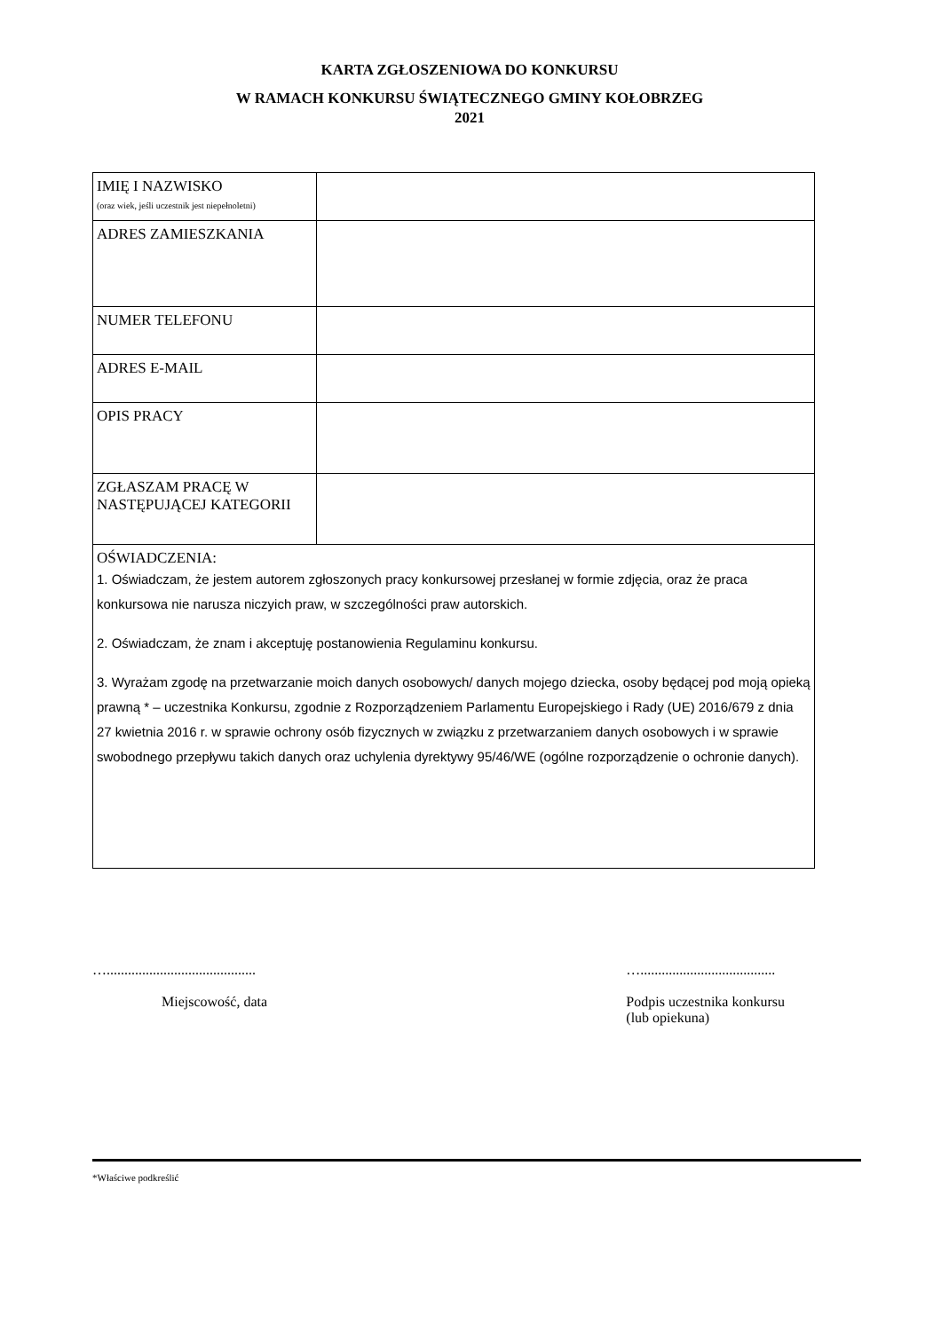KARTA ZGŁOSZENIOWA DO KONKURSU
W RAMACH KONKURSU ŚWIĄTECZNEGO GMINY KOŁOBRZEG
2021
| IMIĘ I NAZWISKO (oraz wiek, jeśli uczestnik jest niepełnoletni) | |
| ADRES ZAMIESZKANIA | |
| NUMER TELEFONU | |
| ADRES E-MAIL | |
| OPIS PRACY | |
| ZGŁASZAM PRACĘ W NASTĘPUJĄCEJ KATEGORII | |
| OŚWIADCZENIA: 1. Oświadczam, że jestem autorem zgłoszonych pracy konkursowej przesłanej w formie zdjęcia, oraz że praca konkursowa nie narusza niczyich praw, w szczególności praw autorskich. 2. Oświadczam, że znam i akceptuję postanowienia Regulaminu konkursu. 3. Wyrażam zgodę na przetwarzanie moich danych osobowych/ danych mojego dziecka, osoby będącej pod moją opieką prawną * – uczestnika Konkursu, zgodnie z Rozporządzeniem Parlamentu Europejskiego i Rady (UE) 2016/679 z dnia 27 kwietnia 2016 r. w sprawie ochrony osób fizycznych w związku z przetwarzaniem danych osobowych i w sprawie swobodnego przepływu takich danych oraz uchylenia dyrektywy 95/46/WE (ogólne rozporządzenie o ochronie danych). | |
…..........................................
Miejscowość, data
…......................................
Podpis uczestnika konkursu
(lub opiekuna)
*Właściwe podkreślić